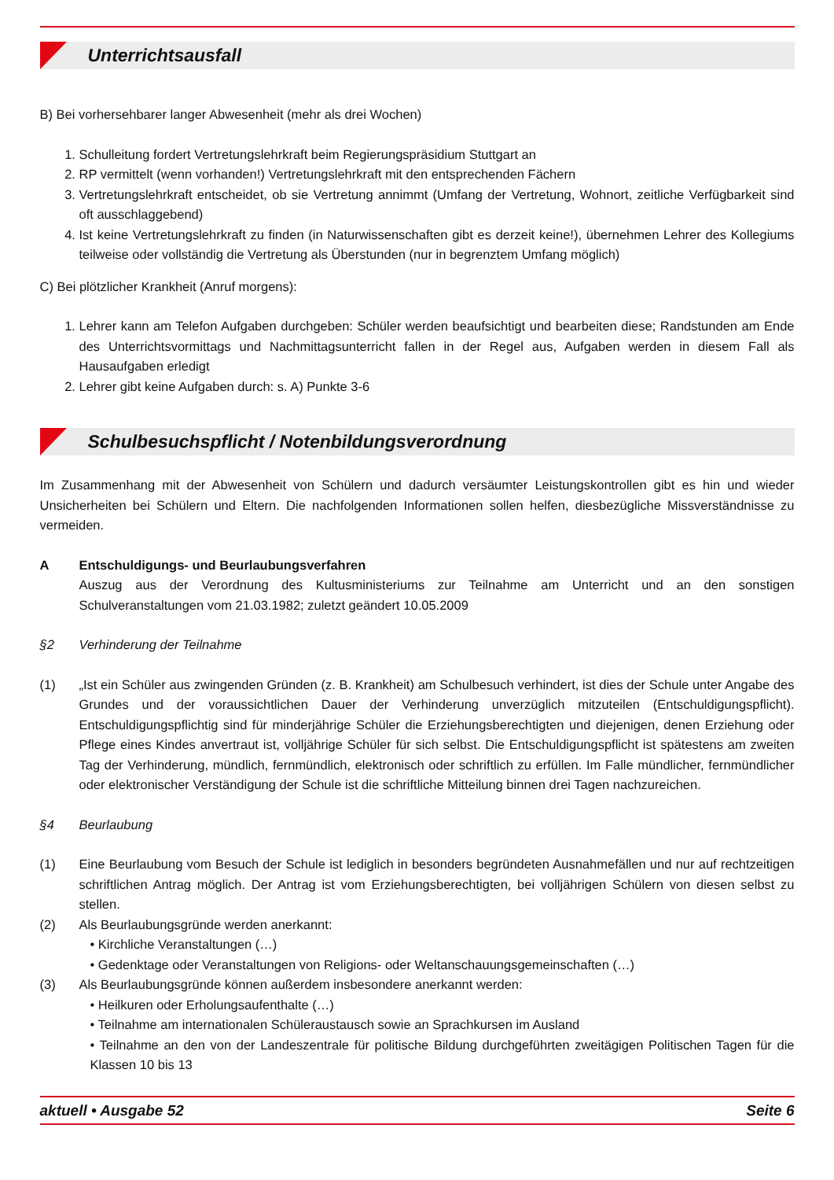Unterrichtsausfall
B) Bei vorhersehbarer langer Abwesenheit (mehr als drei Wochen)
1. Schulleitung fordert Vertretungslehrkraft beim Regierungspräsidium Stuttgart an
2. RP vermittelt (wenn vorhanden!) Vertretungslehrkraft mit den entsprechenden Fächern
3. Vertretungslehrkraft entscheidet, ob sie Vertretung annimmt (Umfang der Vertretung, Wohnort, zeitliche Verfügbarkeit sind oft ausschlaggebend)
4. Ist keine Vertretungslehrkraft zu finden (in Naturwissenschaften gibt es derzeit keine!), übernehmen Lehrer des Kollegiums teilweise oder vollständig die Vertretung als Überstunden (nur in begrenztem Umfang möglich)
C) Bei plötzlicher Krankheit (Anruf morgens):
1. Lehrer kann am Telefon Aufgaben durchgeben: Schüler werden beaufsichtigt und bearbeiten diese; Randstunden am Ende des Unterrichtsvormittags und Nachmittagsunterricht fallen in der Regel aus, Aufgaben werden in diesem Fall als Hausaufgaben erledigt
2. Lehrer gibt keine Aufgaben durch: s. A) Punkte 3-6
Schulbesuchspflicht / Notenbildungsverordnung
Im Zusammenhang mit der Abwesenheit von Schülern und dadurch versäumter Leistungskontrollen gibt es hin und wieder Unsicherheiten bei Schülern und Eltern. Die nachfolgenden Informationen sollen helfen, diesbezügliche Missverständnisse zu vermeiden.
A Entschuldigungs- und Beurlaubungsverfahren
Auszug aus der Verordnung des Kultusministeriums zur Teilnahme am Unterricht und an den sonstigen Schulveranstaltungen vom 21.03.1982; zuletzt geändert 10.05.2009
§2 Verhinderung der Teilnahme
(1) „Ist ein Schüler aus zwingenden Gründen (z. B. Krankheit) am Schulbesuch verhindert, ist dies der Schule unter Angabe des Grundes und der voraussichtlichen Dauer der Verhinderung unverzüglich mitzuteilen (Entschuldigungspflicht). Entschuldigungspflichtig sind für minderjährige Schüler die Erziehungsberechtigten und diejenigen, denen Erziehung oder Pflege eines Kindes anvertraut ist, volljährige Schüler für sich selbst. Die Entschuldigungspflicht ist spätestens am zweiten Tag der Verhinderung, mündlich, fernmündlich, elektronisch oder schriftlich zu erfüllen. Im Falle mündlicher, fernmündlicher oder elektronischer Verständigung der Schule ist die schriftliche Mitteilung binnen drei Tagen nachzureichen.
§4 Beurlaubung
(1) Eine Beurlaubung vom Besuch der Schule ist lediglich in besonders begründeten Ausnahmefällen und nur auf rechtzeitigen schriftlichen Antrag möglich. Der Antrag ist vom Erziehungsberechtigten, bei volljährigen Schülern von diesen selbst zu stellen.
(2) Als Beurlaubungsgründe werden anerkannt:
• Kirchliche Veranstaltungen (…)
• Gedenktage oder Veranstaltungen von Religions- oder Weltanschauungsgemeinschaften (…)
(3) Als Beurlaubungsgründe können außerdem insbesondere anerkannt werden:
• Heilkuren oder Erholungsaufenthalte (…)
• Teilnahme am internationalen Schüleraustausch sowie an Sprachkursen im Ausland
• Teilnahme an den von der Landeszentrale für politische Bildung durchgeführten zweitägigen Politischen Tagen für die Klassen 10 bis 13
aktuell • Ausgabe 52 Seite 6